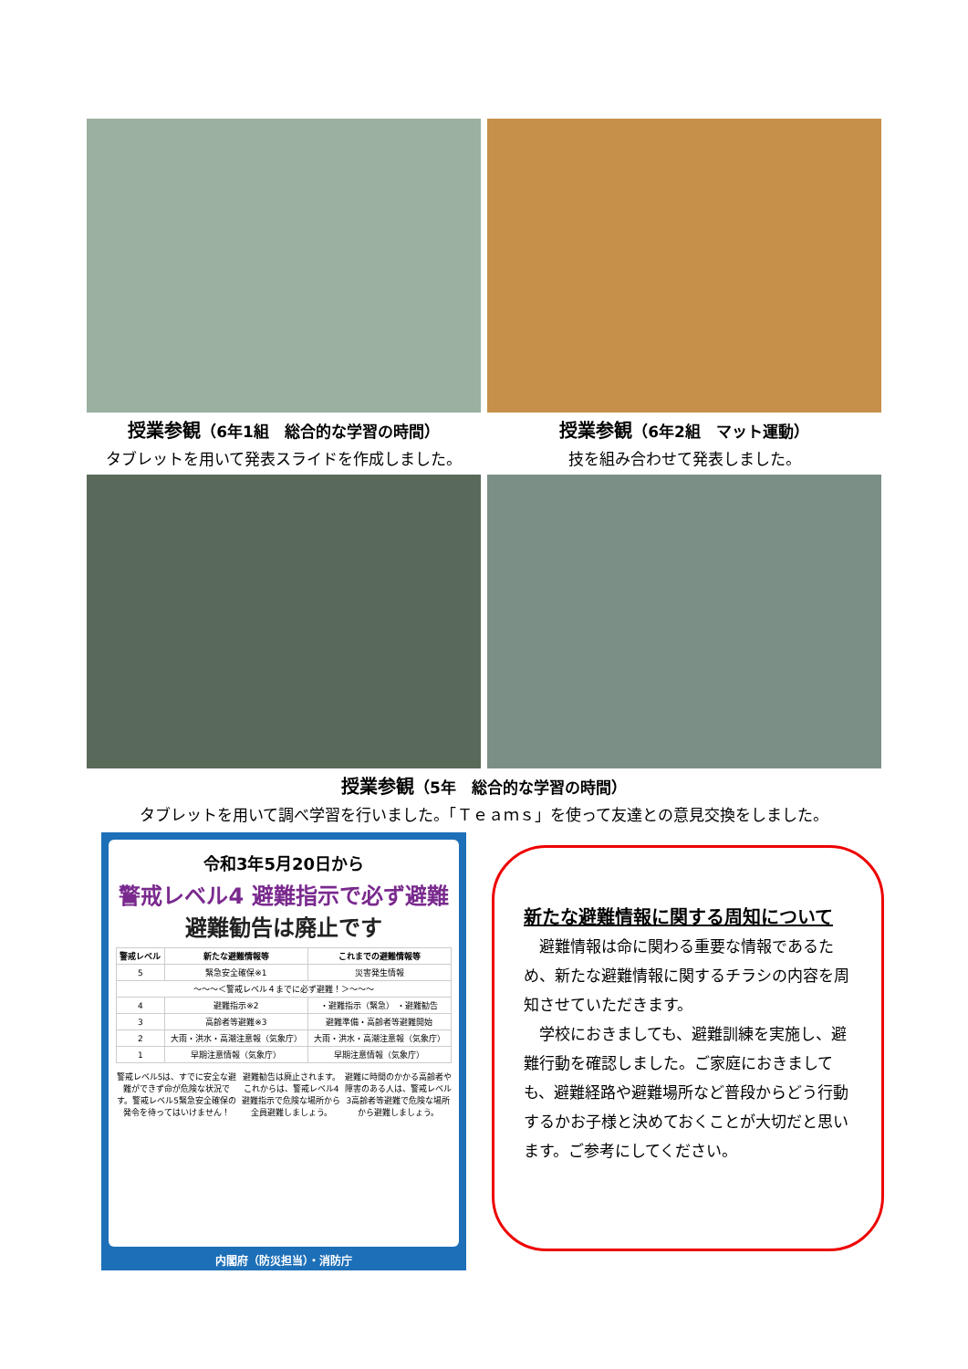授業参観（6年1組　総合的な学習の時間）
タブレットを用いて発表スライドを作成しました。
授業参観（6年2組　マット運動）
技を組み合わせて発表しました。
授業参観（5年　総合的な学習の時間）
タブレットを用いて調べ学習を行いました。「Ｔｅａｍｓ」を使って友達との意見交換をしました。
令和3年5月20日から
警戒レベル4 避難指示で必ず避難
避難勧告は廃止です
| 警戒レベル | 新たな避難情報等 | これまでの避難情報等 |
| --- | --- | --- |
| 5 | 緊急安全確保※1 | 災害発生情報 |
| 〜〜〜＜警戒レベル４までに必ず避難！＞〜〜〜 | | |
| 4 | 避難指示※2 | ・避難指示（緊急） ・避難勧告 |
| 3 | 高齢者等避難※3 | 避難準備・高齢者等避難開始 |
| 2 | 大雨・洪水・高潮注意報（気象庁） | 大雨・洪水・高潮注意報（気象庁） |
| 1 | 早期注意情報（気象庁） | 早期注意情報（気象庁） |
警戒レベル5は、すでに安全な避難ができず命が危険な状況です。警戒レベル5緊急安全確保の発令を待ってはいけません！
避難勧告は廃止されます。これからは、警戒レベル4避難指示で危険な場所から全員避難しましょう。
避難に時間のかかる高齢者や障害のある人は、警戒レベル3高齢者等避難で危険な場所から避難しましょう。
内閣府（防災担当）・消防庁
新たな避難情報に関する周知について
　避難情報は命に関わる重要な情報であるため、新たな避難情報に関するチラシの内容を周知させていただきます。
　学校におきましても、避難訓練を実施し、避難行動を確認しました。ご家庭におきましても、避難経路や避難場所など普段からどう行動するかお子様と決めておくことが大切だと思います。ご参考にしてください。